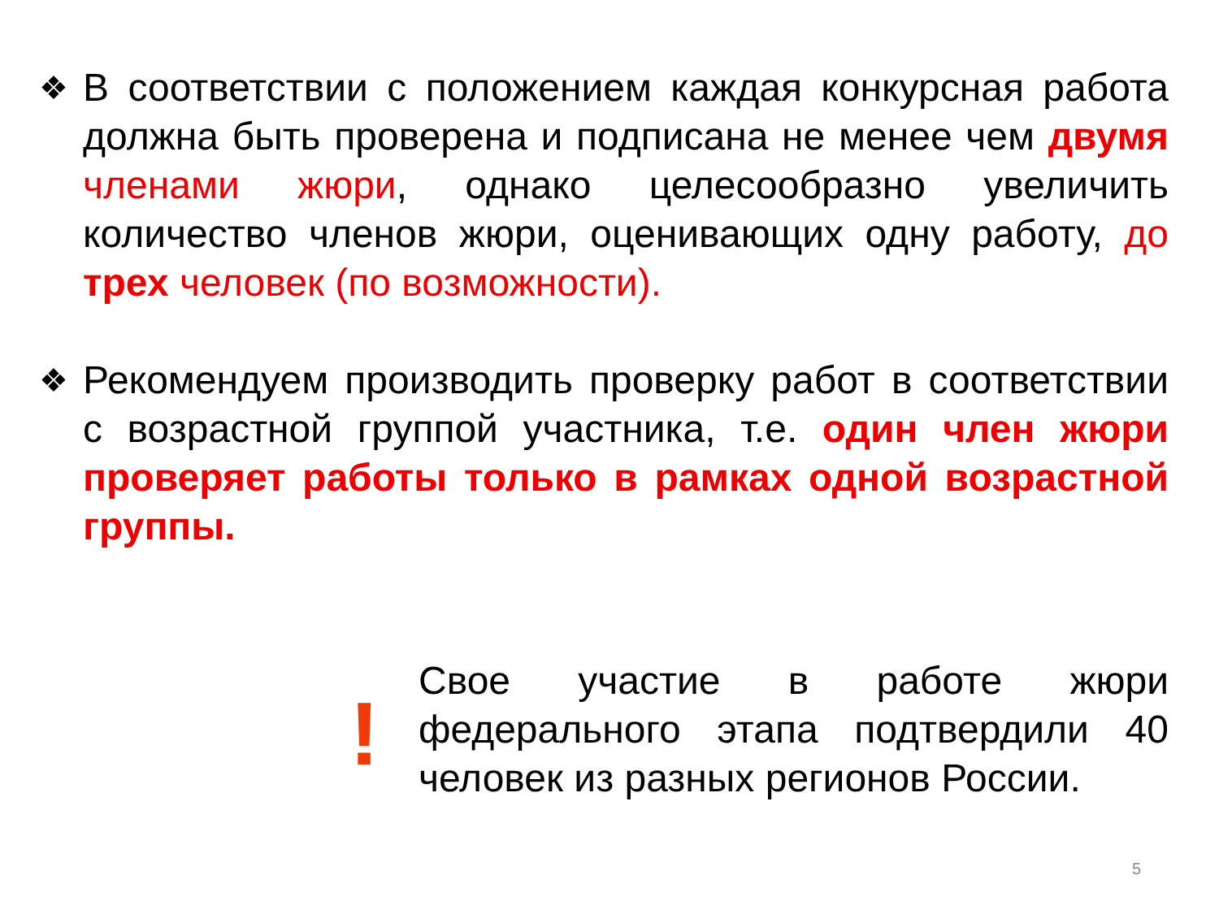❖
В соответствии с положением каждая конкурсная работа должна быть проверена и подписана не менее чем двумя членами жюри, однако целесообразно увеличить количество членов жюри, оценивающих одну работу, до трех человек (по возможности).
❖
Рекомендуем производить проверку работ в соответствии с возрастной группой участника, т.е. один член жюри проверяет работы только в рамках одной возрастной группы.
!
Свое участие в работе жюри федерального этапа подтвердили 40 человек из разных регионов России.
5